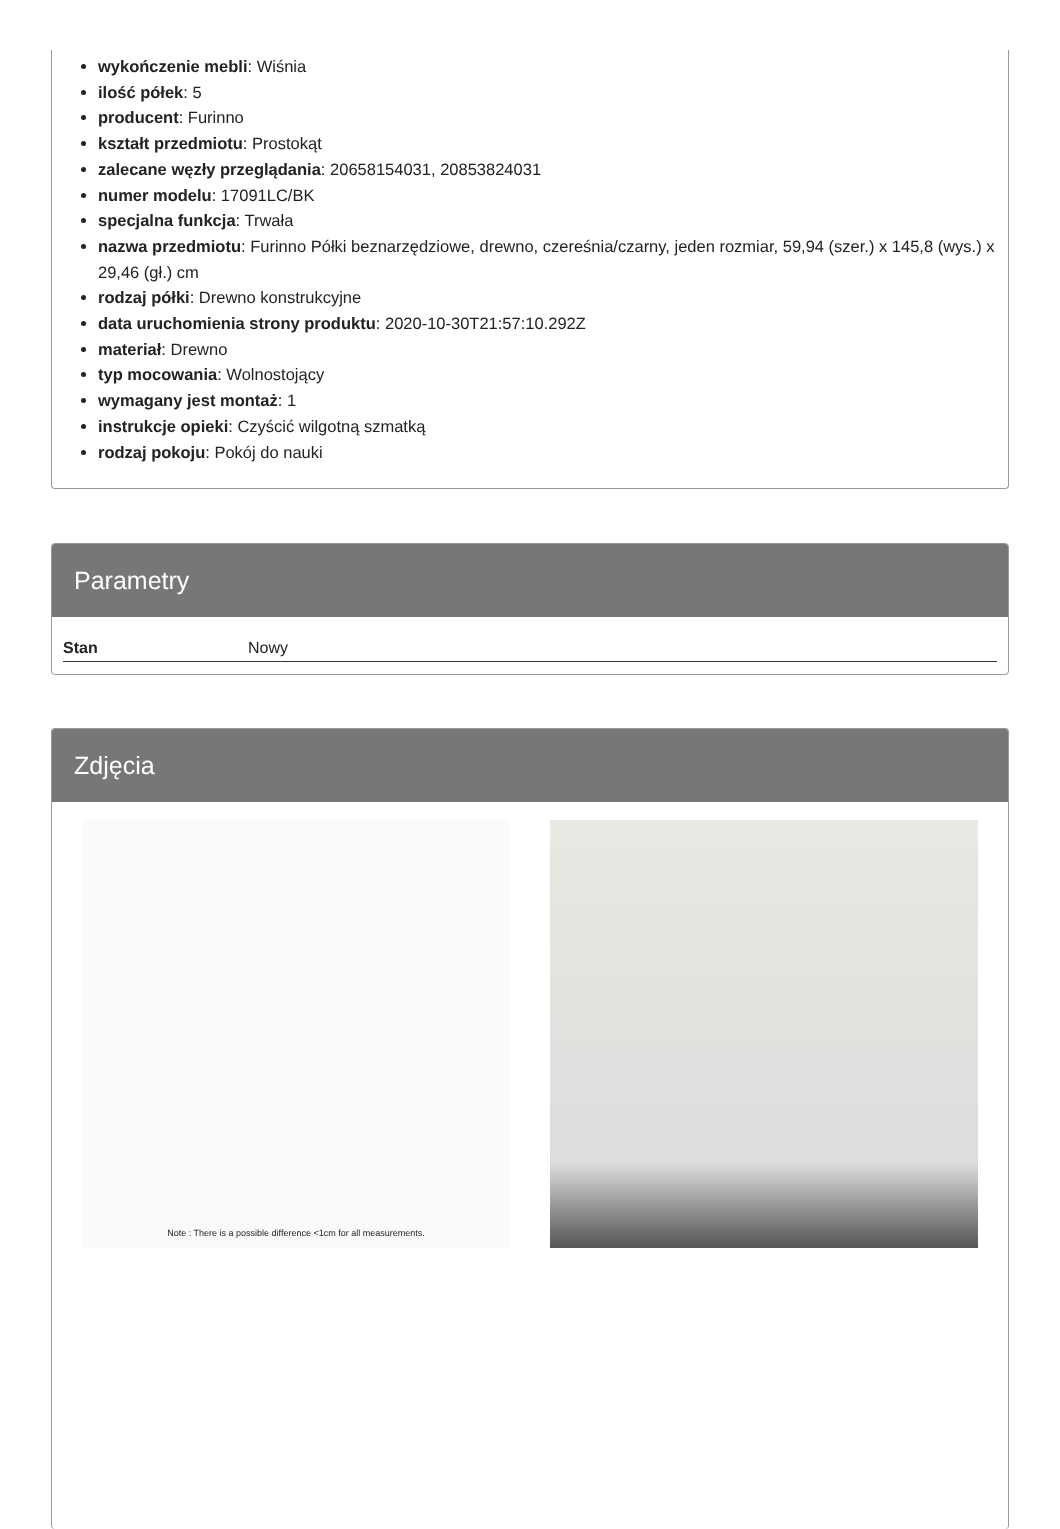wykończenie mebli: Wiśnia
ilość półek: 5
producent: Furinno
kształt przedmiotu: Prostokąt
zalecane węzły przeglądania: 20658154031, 20853824031
numer modelu: 17091LC/BK
specjalna funkcja: Trwała
nazwa przedmiotu: Furinno Półki beznarzędziowe, drewno, czereśnia/czarny, jeden rozmiar, 59,94 (szer.) x 145,8 (wys.) x 29,46 (gł.) cm
rodzaj półki: Drewno konstrukcyjne
data uruchomienia strony produktu: 2020-10-30T21:57:10.292Z
materiał: Drewno
typ mocowania: Wolnostojący
wymagany jest montaż: 1
instrukcje opieki: Czyścić wilgotną szmatką
rodzaj pokoju: Pokój do nauki
Parametry
| Stan | Nowy |
Zdjęcia
Note : There is a possible difference <1cm for all measurements.